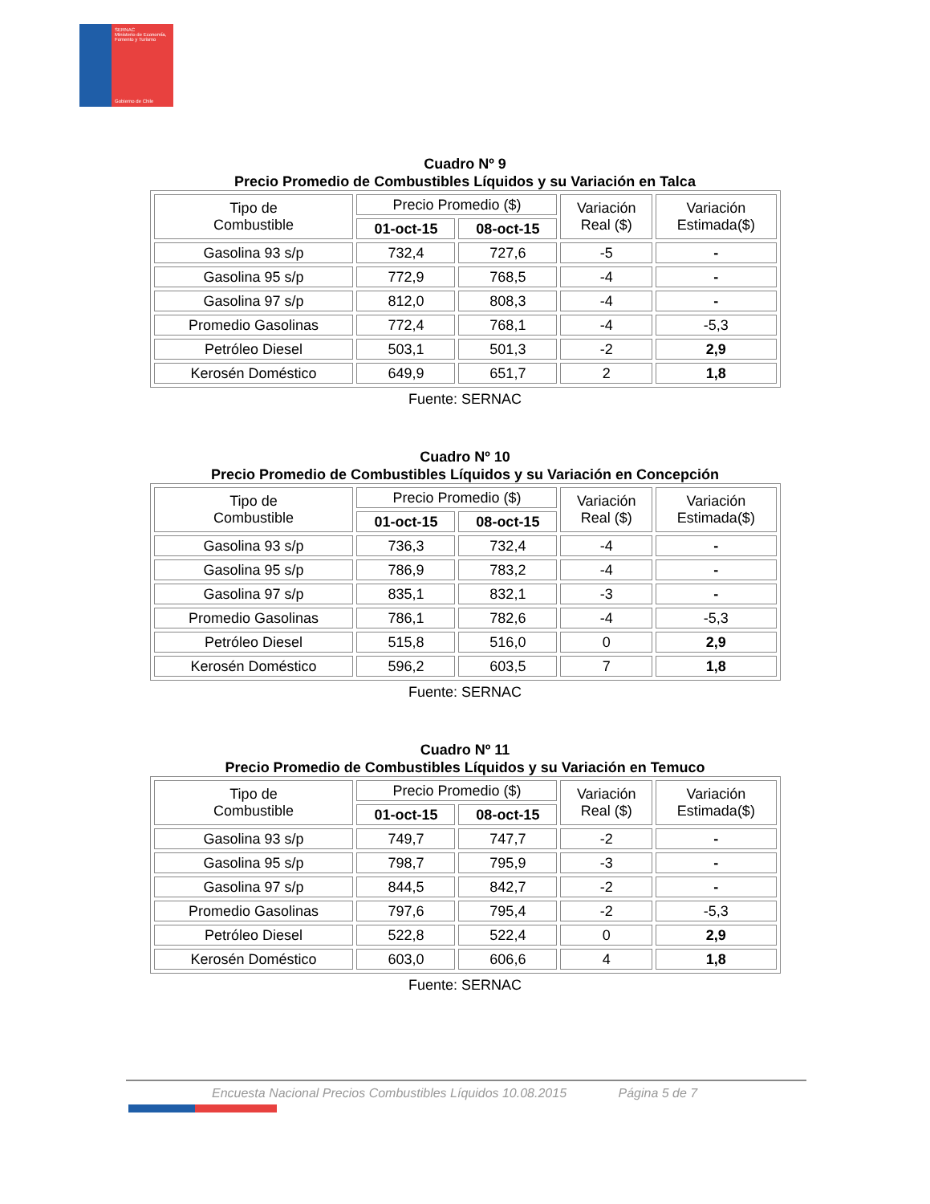SERNAC
Ministerio de Economía, Fomento y Turismo
Gobierno de Chile
Cuadro Nº 9
Precio Promedio de Combustibles Líquidos y su Variación en Talca
| Tipo de Combustible | Precio Promedio ($) | | Variación Real ($) | Variación Estimada($) |
| --- | --- | --- | --- | --- |
| | 01-oct-15 | 08-oct-15 | | |
| Gasolina 93 s/p | 732,4 | 727,6 | -5 | - |
| Gasolina 95 s/p | 772,9 | 768,5 | -4 | - |
| Gasolina 97 s/p | 812,0 | 808,3 | -4 | - |
| Promedio Gasolinas | 772,4 | 768,1 | -4 | -5,3 |
| Petróleo Diesel | 503,1 | 501,3 | -2 | 2,9 |
| Kerosén Doméstico | 649,9 | 651,7 | 2 | 1,8 |
Fuente: SERNAC
Cuadro Nº 10
Precio Promedio de Combustibles Líquidos y su Variación en Concepción
| Tipo de Combustible | Precio Promedio ($) | | Variación Real ($) | Variación Estimada($) |
| --- | --- | --- | --- | --- |
| | 01-oct-15 | 08-oct-15 | | |
| Gasolina 93 s/p | 736,3 | 732,4 | -4 | - |
| Gasolina 95 s/p | 786,9 | 783,2 | -4 | - |
| Gasolina 97 s/p | 835,1 | 832,1 | -3 | - |
| Promedio Gasolinas | 786,1 | 782,6 | -4 | -5,3 |
| Petróleo Diesel | 515,8 | 516,0 | 0 | 2,9 |
| Kerosén Doméstico | 596,2 | 603,5 | 7 | 1,8 |
Fuente: SERNAC
Cuadro Nº 11
Precio Promedio de Combustibles Líquidos y su Variación en Temuco
| Tipo de Combustible | Precio Promedio ($) | | Variación Real ($) | Variación Estimada($) |
| --- | --- | --- | --- | --- |
| | 01-oct-15 | 08-oct-15 | | |
| Gasolina 93 s/p | 749,7 | 747,7 | -2 | - |
| Gasolina 95 s/p | 798,7 | 795,9 | -3 | - |
| Gasolina 97 s/p | 844,5 | 842,7 | -2 | - |
| Promedio Gasolinas | 797,6 | 795,4 | -2 | -5,3 |
| Petróleo Diesel | 522,8 | 522,4 | 0 | 2,9 |
| Kerosén Doméstico | 603,0 | 606,6 | 4 | 1,8 |
Fuente: SERNAC
Encuesta Nacional Precios Combustibles Líquidos 10.08.2015 Página 5 de 7